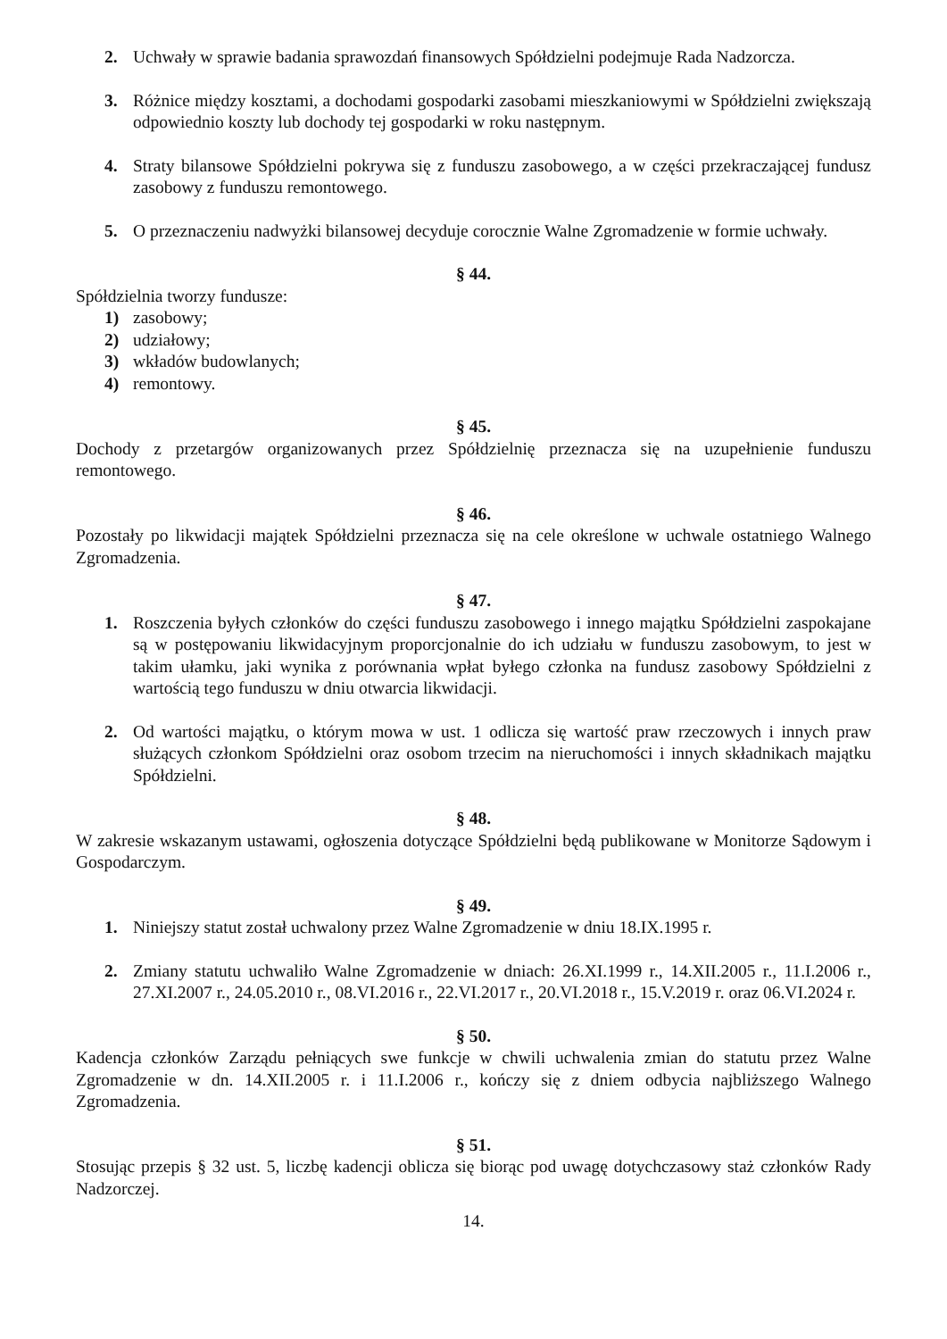2. Uchwały w sprawie badania sprawozdań finansowych Spółdzielni podejmuje Rada Nadzorcza.
3. Różnice między kosztami, a dochodami gospodarki zasobami mieszkaniowymi w Spółdzielni zwiększają odpowiednio koszty lub dochody tej gospodarki w roku następnym.
4. Straty bilansowe Spółdzielni pokrywa się z funduszu zasobowego, a w części przekraczającej fundusz zasobowy z funduszu remontowego.
5. O przeznaczeniu nadwyżki bilansowej decyduje corocznie Walne Zgromadzenie w formie uchwały.
§ 44.
Spółdzielnia tworzy fundusze:
1) zasobowy;
2) udziałowy;
3) wkładów budowlanych;
4) remontowy.
§ 45.
Dochody z przetargów organizowanych przez Spółdzielnię przeznacza się na uzupełnienie funduszu remontowego.
§ 46.
Pozostały po likwidacji majątek Spółdzielni przeznacza się na cele określone w uchwale ostatniego Walnego Zgromadzenia.
§ 47.
1. Roszczenia byłych członków do części funduszu zasobowego i innego majątku Spółdzielni zaspokajane są w postępowaniu likwidacyjnym proporcjonalnie do ich udziału w funduszu zasobowym, to jest w takim ułamku, jaki wynika z porównania wpłat byłego członka na fundusz zasobowy Spółdzielni z wartością tego funduszu w dniu otwarcia likwidacji.
2. Od wartości majątku, o którym mowa w ust. 1 odlicza się wartość praw rzeczowych i innych praw służących członkom Spółdzielni oraz osobom trzecim na nieruchomości i innych składnikach majątku Spółdzielni.
§ 48.
W zakresie wskazanym ustawami, ogłoszenia dotyczące Spółdzielni będą publikowane w Monitorze Sądowym i Gospodarczym.
§ 49.
1. Niniejszy statut został uchwalony przez Walne Zgromadzenie w dniu 18.IX.1995 r.
2. Zmiany statutu uchwaliło Walne Zgromadzenie w dniach: 26.XI.1999 r., 14.XII.2005 r., 11.I.2006 r., 27.XI.2007 r., 24.05.2010 r., 08.VI.2016 r., 22.VI.2017 r., 20.VI.2018 r., 15.V.2019 r. oraz 06.VI.2024 r.
§ 50.
Kadencja członków Zarządu pełniących swe funkcje w chwili uchwalenia zmian do statutu przez Walne Zgromadzenie w dn. 14.XII.2005 r. i 11.I.2006 r., kończy się z dniem odbycia najbliższego Walnego Zgromadzenia.
§ 51.
Stosując przepis § 32 ust. 5, liczbę kadencji oblicza się biorąc pod uwagę dotychczasowy staż członków Rady Nadzorczej.
14.